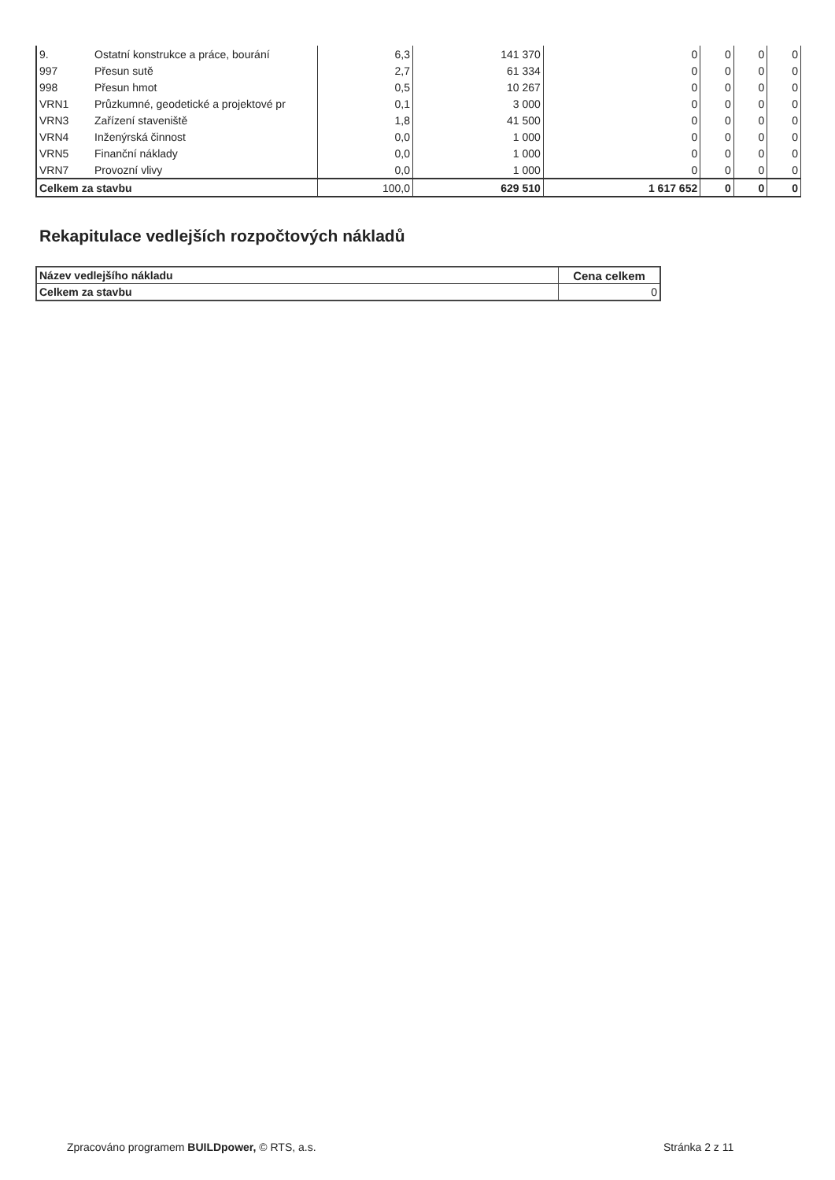| 9. | Ostatní konstrukce a práce, bourání | 6,3 | 141 370 | 0 | 0 | 0 | 0 |
| 997 | Přesun sutě | 2,7 | 61 334 | 0 | 0 | 0 | 0 |
| 998 | Přesun hmot | 0,5 | 10 267 | 0 | 0 | 0 | 0 |
| VRN1 | Průzkumné, geodetické a projektové pr | 0,1 | 3 000 | 0 | 0 | 0 | 0 |
| VRN3 | Zařízení staveniště | 1,8 | 41 500 | 0 | 0 | 0 | 0 |
| VRN4 | Inženýrská činnost | 0,0 | 1 000 | 0 | 0 | 0 | 0 |
| VRN5 | Finanční náklady | 0,0 | 1 000 | 0 | 0 | 0 | 0 |
| VRN7 | Provozní vlivy | 0,0 | 1 000 | 0 | 0 | 0 | 0 |
| Celkem za stavbu | | 100,0 | 629 510 | 1 617 652 | 0 | 0 | 0 |
Rekapitulace vedlejších rozpočtových nákladů
| Název vedlejšího nákladu | Cena celkem |
| --- | --- |
| Celkem za stavbu | 0 |
Zpracováno programem BUILDpower, © RTS, a.s.
Stránka 2 z 11